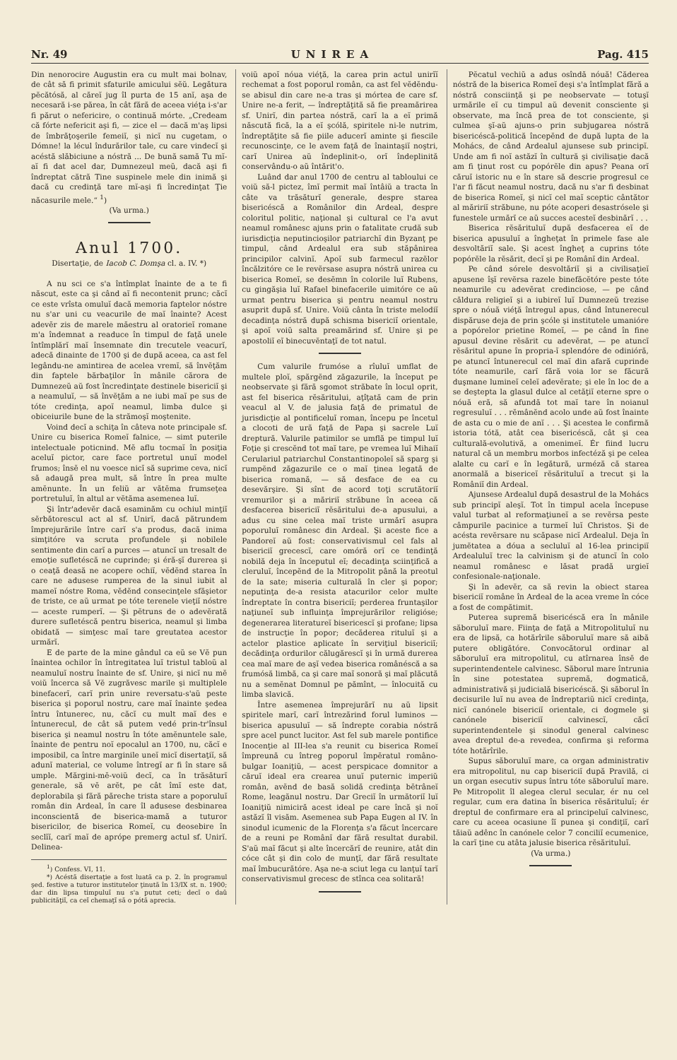Nr. 49 UNIREA Pag. 415
Din nenorocire Augustin era cu mult mai bolnav, de cât să fi primit sfaturile amicului sĕŭ. Legătura pĕcătósă, al căreĭ jug îl purta de 15 anĭ, aşa de necesară i-se părea, în cât fără de aceea viéţa i-s'ar fi părut o nefericire, o continuă mórte. „Credeam că fórte nefericit aşi fi, — zice el — dacă m'aş lipsi de îmbrăţoşerile femeiĭ, şi nicĭ nu cugetam, o Dómne! la lécul îndurărilor tale, cu care vindecĭ şi acéstă slăbiciune a nóstră ... De bună samă Tu mĭ-aĭ fi dat acel dar, Dumnezeul meŭ, dacă aşi fi îndreptat cătră Tine suspinele mele din inimă şi dacă cu credinţă tare mĭ-aşi fi încredinţat Ţie năcasurile mele.“ <sup>1</sup>)
(Va urma.)
Anul 1700.
Disertaţie, de Iacob C. Domşa cl. a. IV. *)
A nu sci ce s'a întîmplat înainte de a te fi născut, este ca şi când aĭ fi necontenit prunc; căcĭ ce este vrîsta omuluĭ dacă memoria faptelor nóstre nu s'ar uni cu veacurile de maĭ înainte? Acest adevĕr zis de marele măestru al oratorieĭ romane m'a îndemnat a readuce în timpul de faţă unele întîmplărĭ maĭ însemnate din trecutele veacurĭ, adecă dinainte de 1700 şi de după aceea, ca ast fel legându-ne amintirea de acelea vremĭ, să învĕţăm din faptele bărbaţilor în mânile cărora de Dumnezeŭ aŭ fost încredinţate destinele bisericiĭ şi a neamuluĭ, — să învĕţăm a ne iubi maĭ pe sus de tóte credinţa, apoĭ neamul, limba dulce şi obiceiurile bune de la strămoşĭ moştenite.
Voind decĭ a schiţa în câteva note principale sf. Unire cu biserica Romeĭ falnice, — simt puterile intelectuale poticnind. Mĕ aflu tocmaĭ în posiţia aceluĭ pictor, care face portretul unuĭ model frumos; însĕ el nu voesce nicĭ să suprime ceva, nicĭ să adaugă prea mult, să între în prea multe amĕnunte. În un feliŭ ar vătĕma frumseţea portretuluĭ, în altul ar vĕtăma asemenea luĭ.
Şi într'adevĕr dacă esaminăm cu ochiul minţiĭ sĕrbătorescul act al sf. Unirĭ, dacă pătrundem împrejurările între carĭ s'a produs, dacă inima simţitóre va scruta profundele şi nobilele sentimente din carĭ a purces — atuncĭ un tresalt de emoţie sufletéscă ne cuprinde; şi éră-şĭ durerea şi o ceaţă deasă ne acopere ochiĭ, vĕdĕnd starea în care ne adusese rumperea de la sinul iubit al mameĭ nóstre Roma, vĕdĕnd consecinţele sfăşietor de triste, ce aŭ urmat pe tóte terenele vieţiĭ nóstre — aceste rumperĭ. — Şi pĕtruns de o adevĕrată durere sufletéscă pentru biserica, neamul şi limba obidată — simţesc maĭ tare greutatea acestor urmărĭ.
E de parte de la mine gândul ca eŭ se Vĕ pun înaintea ochilor în întregitatea luĭ tristul tabloŭ al neamuluĭ nostru înainte de sf. Unire, şi nicĭ nu mĕ voiŭ încerca să Vĕ zugrăvesc marile şi multiplele binefacerĭ, carĭ prin unire reversatu-s'aŭ peste biserica şi poporul nostru, care maĭ înainte şedea întru întunerec, nu, căcĭ cu mult maĭ des e întunerecul, de cât să putem vedé prin-tr'însul biserica şi neamul nostru în tóte amĕnuntele sale, înainte de pentru noĭ epocalul an 1700, nu, căcĭ e imposibil, ca între marginile uneĭ micĭ disertaţiĭ, să adunĭ material, ce volume întregĭ ar fi în stare să umple. Mărgini-mĕ-voiŭ decĭ, ca în trăsăturĭ generale, să vĕ arĕt, pe cât îmĭ este dat, deplorabila şi fără păreche trista stare a poporuluĭ român din Ardeal, în care îl adusese desbinarea inconscientă de biserica-mamă a tuturor bisericilor, de biserica Romeĭ, cu deosebire în seclĭĭ, carĭ maĭ de aprópe premerg actul sf. Unirĭ. Delinea-
<sup>1</sup>) Confess. VI, 11.
*) Acéstă disertaţie a fost luată ca p. 2. în programul şed. festive a tuturor institutelor ţinută în 13/IX st. n. 1900; dar din lipsa timpuluĭ nu s'a putut ceti; decĭ o daŭ publicităţiĭ, ca ceĭ chemaţĭ să o pótă aprecia.
voiŭ apoĭ nóua viéţă, la carea prin actul unirĭĭ rechemat a fost poporul român, ca ast fel vĕdĕndu-se abisul din care ne-a tras şi mórtea de care sf. Unire ne-a ferit, — îndreptăţită să fie preamărirea sf. Unirĭ, din partea nóstră, carĭ la a eĭ primă născută fică, la a eĭ şcólă, spiritele ni-le nutrim, îndreptăţite să fie piile aducerĭ aminte şi fiescile recunoscinţe, ce le avem faţă de înaintaşiĭ noştri, carĭ Unirea aŭ îndeplinit-o, orĭ îndeplinită conservându-o aŭ întărit'o.
Luând dar anul 1700 de centru al tabloului ce voiŭ să-l pictez, îmĭ permit maĭ întâiŭ a tracta în câte va trăsăturĭ generale, despre starea bisericéscă a Românilor din Ardeal, despre coloritul politic, naţional şi cultural ce l'a avut neamul românesc ajuns prin o fatalitate crudă sub iurisdicţia neputincioşilor patriarchĭ din Byzanţ pe timpul, când Ardealul era sub stăpânirea principilor calvinĭ. Apoĭ sub farmecul razĕlor încălzitóre ce le revĕrsase asupra nóstră unirea cu biserica Romeĭ, se desĕmn în colorile luĭ Rubens, cu gingăşia luĭ Rafael binefacerile uimitóre ce aŭ urmat pentru biserica şi pentru neamul nostru asuprit după sf. Unire. Voiŭ cânta în triste melodiĭ decadinţa nóstră după schisma bisericiĭ orientale, şi apoĭ voiŭ salta preamărind sf. Unire şi pe apostoliĭ eĭ binecuvĕntaţĭ de tot natul.
Cum valurile frumóse a rîuluĭ umflat de multele ploĭ, spărgĕnd zăgazurile, la început pe neobservate şi fără sgomot străbate în locul oprit, ast fel biserica rĕsăritului, aţîţată cam de prin veacul al V. de jalusia faţă de primatul de jurisdicţie al pontificeluĭ roman, începu pe încetul a clocoti de ură faţă de Papa şi sacrele Luĭ dreptură. Valurile patimilor se umflă pe timpul luĭ Foţie şi crescĕnd tot maĭ tare, pe vremea luĭ Mihaiĭ Cerulariul patriarchul Constantinopoleĭ să sparg şi rumpĕnd zăgazurile ce o maĭ ţinea legată de biserica romană, — să desface de ea cu desevărşire. Şi sînt de acord toţi scrutătoriĭ vremurilor şi a măririĭ străbune în aceea că desfacerea bisericiĭ rĕsăritului de-a apusului, a adus cu sine celea maĭ triste urmărĭ asupra poporuluĭ românesc din Ardeal. Şi aceste fice a Pandoreĭ aŭ fost: conservativismul cel fals al bisericiĭ grecescĭ, care omóră orĭ ce tendinţă nobilă deja în începutul eĭ; decadinţa sciinţifică a cleruluĭ, începĕnd de la Mitropolit până la preotul de la sate; miseria culturală în cler şi popor; neputinţa de-a resista atacurilor celor multe îndreptate în contra bisericiĭ; perderea fruntaşilor naţiuneĭ sub influinţa împrejurărilor religióse; degenerarea literatureĭ bisericescĭ şi profane; lipsa de instrucţie în popor; decăderea rituluĭ şi a actelor plastice aplicate în serviţiul bisericiĭ; decădinţa ordurilor călugărescĭ şi în urmă durerea cea maĭ mare de aşĭ vedea biserica românéscă a sa frumósă limbă, ca şi care maĭ sonoră şi maĭ plăcută nu a semĕnat Domnul pe pămînt, — înlocuită cu limba slavică.
Între asemenea împrejurărĭ nu aŭ lipsit spiritele marĭ, carĭ întrezărind forul luminos — biserica apusuluĭ — să îndrepte corabia nóstră spre acel punct lucitor. Ast fel sub marele pontifice Inocenţie al III-lea s'a reunit cu biserica Romeĭ împreună cu întreg poporul împĕratul româno-bulgar Ioaniţiŭ, — acest perspicace domnitor a căruĭ ideal era crearea unuĭ puternic imperiŭ român, avĕnd de basă solidă credinţa bĕtrâneĭ Rome, leagănul nostru. Dar Greciĭ în următoriĭ luĭ Ioaniţiŭ nimiciră acest ideal pe care încă şi noĭ astăzĭ îl visăm. Asemenea sub Papa Eugen al IV. în sinodul icumenic de la Florenţa s'a făcut încercare de a reuni pe Românĭ dar fără resultat durabil. S'aŭ maĭ făcut şi alte încercărĭ de reunire, atât din cóce cât şi din colo de munţĭ, dar fără resultate maĭ îmbucurătóre. Aşa ne-a sciut lega cu lanţuĭ tarĭ conservativismul grecesc de stînca cea solitară!
Pĕcatul vechiŭ a adus osîndă nóuă! Căderea nóstră de la biserica Romeĭ deşi s'a întîmplat fără a nóstră consciinţă şi pe neobservate — totuşĭ urmările eĭ cu timpul aŭ devenit consciente şi observate, ma încă prea de tot consciente, şi culmea şĭ-aŭ ajuns-o prin subjugarea nóstră bisericéscă-politică începĕnd de după lupta de la Mohács, de când Ardealul ajunsese sub principĭ. Unde am fi noĭ astăzĭ în cultură şi civilisaţie dacă am fi ţinut rost cu popórĕle din apus? Peana orĭ căruĭ istoric nu e în stare să descrie progresul ce l'ar fi făcut neamul nostru, dacă nu s'ar fi desbinat de biserica Romeĭ, şi nicĭ cel maĭ sceptic cântător al măririĭ străbune, nu póte acoperi desastrósele şi funestele urmărĭ ce aŭ succes acesteĭ desbinărĭ . . .
Biserica rĕsărituluĭ după desfacerea eĭ de biserica apusuluĭ a îngheţat în primele fase ale desvoltăriĭ sale. Şi acest îngheţ a cuprins tóte popórĕle la rĕsărit, decĭ şi pe Românĭ din Ardeal.
Pe când sórele desvoltăriĭ şi a civilisaţieĭ apusene îşĭ revĕrsa razele binefăcĕtóre peste tóte neamurile cu adevĕrat credinciose, — pe când căldura religieĭ şi a iubireĭ luĭ Dumnezeŭ trezise spre o nóuă viéţă întregul apus, când întunerecul dispăruse deja de prin şcóle şi institutele umanióre a popórelor prietine Romeĭ, — pe când în fine apusul devine rĕsărit cu adevĕrat, — pe atuncĭ rĕsăritul apune în propria-ĭ splendóre de odinióră, pe atuncĭ întunerecul cel maĭ din afară cuprinde tóte neamurile, carĭ fără voia lor se făcură duşmane lumineĭ celeĭ adevĕrate; şi ele în loc de a se deştepta la glasul dulce al cetăţiĭ eterne spre o nóuă eră, să afundă tot maĭ tare în noianul regresuluĭ . . . rĕmânĕnd acolo unde aŭ fost înainte de asta cu o mie de anĭ . . . Şi acestea le confirmă istoria tótă, atât cea bisericéscă, cât şi cea culturală-evolutivă, a omenimeĭ. Ér fiind lucru natural că un membru morbos infectéză şi pe celea alalte cu carĭ e în legătură, urméză că starea anormală a bisericeĭ rĕsărituluĭ a trecut şi la Româniĭ din Ardeal.
Ajunsese Ardealul după desastrul de la Mohács sub principĭ aleşĭ. Tot în timpul acela începuse valul turbat al reformaţiuneĭ a se revĕrsa peste câmpurile pacinice a turmeĭ luĭ Christos. Şi de acésta revĕrsare nu scăpase nicĭ Ardealul. Deja în jumĕtatea a dóua a secluluĭ al 16-lea principiĭ Ardealuluĭ trec la calvinism şi de atuncĭ în colo neamul românesc e lăsat pradă urgieĭ confesionale-naţionale.
Şi în adevĕr, ca să revin la obiect starea bisericiĭ române în Ardeal de la acea vreme în cóce a fost de compătimit.
Puterea supremă bisericéscă era în mânile săboruluĭ mare. Fiinţa de faţă a Mitropolituluĭ nu era de lipsă, ca hotărîrile săboruluĭ mare să aibă putere obligătóre. Convocătorul ordinar al săboruluĭ era mitropolitul, cu atîrnarea însĕ de superintendentele calvinesc. Săborul mare întrunia în sine potestatea supremă, dogmatică, administrativă şi judicială bisericéscă. Şi săborul în decisurile luĭ nu avea de îndreptariŭ nicĭ credinţa, nicĭ canónele bisericiĭ orientale, ci dogmele şi canónele bisericiĭ calvinescĭ, căcĭ superintendentele şi sinodul general calvinesc avea dreptul de-a revedea, confirma şi reforma tóte hotărîrile.
Supus săboruluĭ mare, ca organ administrativ era mitropolitul, nu cap bisericiĭ după Pravilă, ci un organ esecutiv supus întru tóte săboruluĭ mare. Pe Mitropolit îl alegea clerul secular, ér nu cel regular, cum era datina în biserica rĕsărituluĭ; ér dreptul de confirmare era al principeluĭ calvinesc, care cu aceea ocasiune îĭ punea şi condiţiĭ, carĭ tăiaŭ adênc în canónele celor 7 conciliĭ ecumenice, la carĭ ţine cu atâta jalusie biserica rĕsărituluĭ.
(Va urma.)